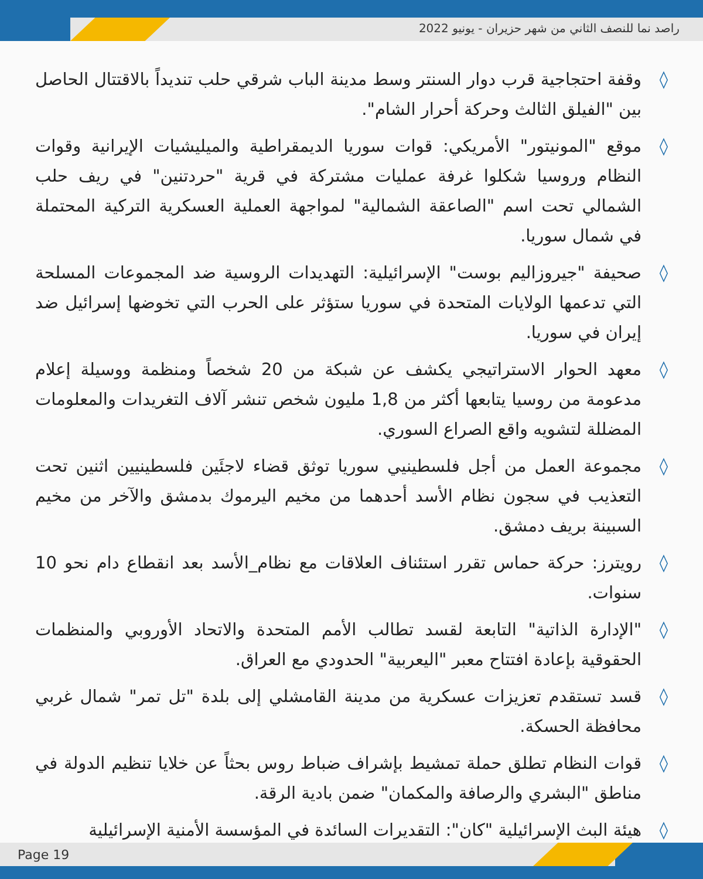راصد نما للنصف الثاني من شهر حزيران - يونيو 2022
◊ وقفة احتجاجية قرب دوار السنتر وسط مدينة الباب شرقي حلب تنديداً بالاقتتال الحاصل بين "الفيلق الثالث وحركة أحرار الشام".
◊ موقع "المونيتور" الأمريكي: قوات سوريا الديمقراطية والميليشيات الإيرانية وقوات النظام وروسيا شكلوا غرفة عمليات مشتركة في قرية "حردتنين" في ريف حلب الشمالي تحت اسم "الصاعقة الشمالية" لمواجهة العملية العسكرية التركية المحتملة في شمال سوريا.
◊ صحيفة "جيروزاليم بوست" الإسرائيلية: التهديدات الروسية ضد المجموعات المسلحة التي تدعمها الولايات المتحدة في سوريا ستؤثر على الحرب التي تخوضها إسرائيل ضد إيران في سوريا.
◊ معهد الحوار الاستراتيجي يكشف عن شبكة من 20 شخصاً ومنظمة ووسيلة إعلام مدعومة من روسيا يتابعها أكثر من 1,8 مليون شخص تنشر آلاف التغريدات والمعلومات المضللة لتشويه واقع الصراع السوري.
◊ مجموعة العمل من أجل فلسطينيي سوريا توثق قضاء لاجئَين فلسطينيين اثنين تحت التعذيب في سجون نظام الأسد أحدهما من مخيم اليرموك بدمشق والآخر من مخيم السبينة بريف دمشق.
◊ رويترز: حركة حماس تقرر استئناف العلاقات مع نظام_الأسد بعد انقطاع دام نحو 10 سنوات.
◊ "الإدارة الذاتية" التابعة لقسد تطالب الأمم المتحدة والاتحاد الأوروبي والمنظمات الحقوقية بإعادة افتتاح معبر "اليعربية" الحدودي مع العراق.
◊ قسد تستقدم تعزيزات عسكرية من مدينة القامشلي إلى بلدة "تل تمر" شمال غربي محافظة الحسكة.
◊ قوات النظام تطلق حملة تمشيط بإشراف ضباط روس بحثاً عن خلايا تنظيم الدولة في مناطق "البشري والرصافة والمكمان" ضمن بادية الرقة.
◊ هيئة البث الإسرائيلية "كان": التقديرات السائدة في المؤسسة الأمنية الإسرائيلية
Page 19